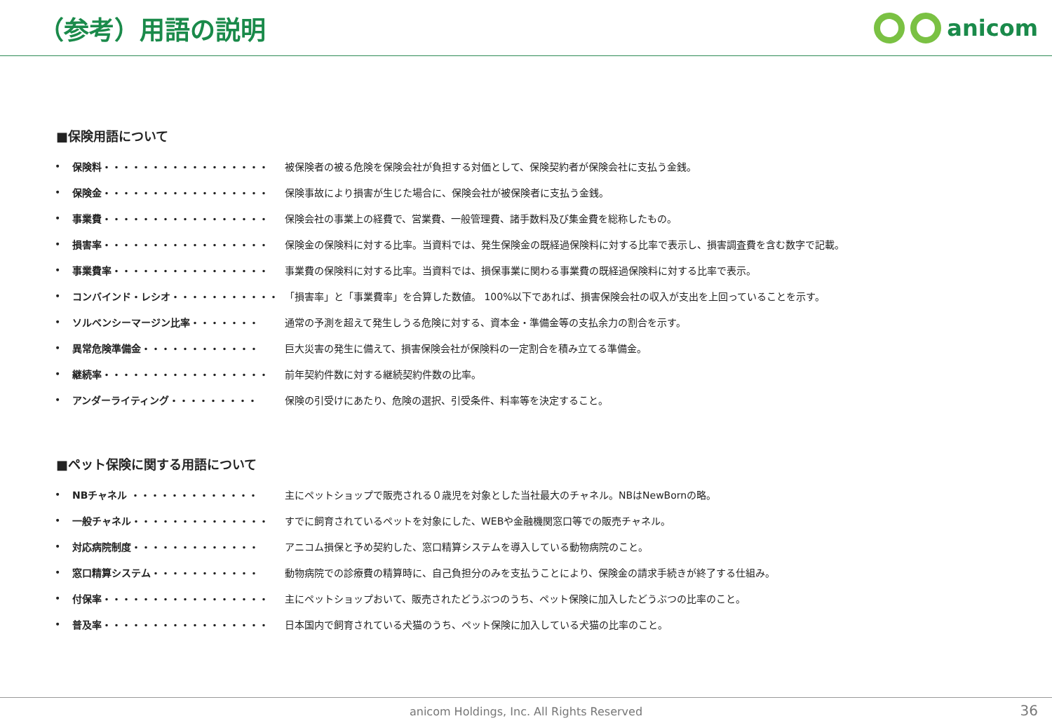（参考）用語の説明 anicom
■保険用語について
• 保険料・・・・・・・・・・・・・・・・・ 被保険者の被る危険を保険会社が負担する対価として、保険契約者が保険会社に支払う金銭。
• 保険金・・・・・・・・・・・・・・・・・ 保険事故により損害が生じた場合に、保険会社が被保険者に支払う金銭。
• 事業費・・・・・・・・・・・・・・・・・ 保険会社の事業上の経費で、営業費、一般管理費、諸手数料及び集金費を総称したもの。
• 損害率・・・・・・・・・・・・・・・・・ 保険金の保険料に対する比率。当資料では、発生保険金の既経過保険料に対する比率で表示し、損害調査費を含む数字で記載。
• 事業費率・・・・・・・・・・・・・・・・ 事業費の保険料に対する比率。当資料では、損保事業に関わる事業費の既経過保険料に対する比率で表示。
• コンバインド・レシオ・・・・・・・・・・・ 「損害率」と「事業費率」を合算した数値。 100%以下であれば、損害保険会社の収入が支出を上回っていることを示す。
• ソルベンシーマージン比率・・・・・・・ 通常の予測を超えて発生しうる危険に対する、資本金・準備金等の支払余力の割合を示す。
• 異常危険準備金・・・・・・・・・・・・ 巨大災害の発生に備えて、損害保険会社が保険料の一定割合を積み立てる準備金。
• 継続率・・・・・・・・・・・・・・・・・ 前年契約件数に対する継続契約件数の比率。
• アンダーライティング・・・・・・・・・ 保険の引受けにあたり、危険の選択、引受条件、料率等を決定すること。
■ペット保険に関する用語について
• NBチャネル ・・・・・・・・・・・・・ 主にペットショップで販売される０歳児を対象とした当社最大のチャネル。NBはNewBornの略。
• 一般チャネル・・・・・・・・・・・・・・ すでに飼育されているペットを対象にした、WEBや金融機関窓口等での販売チャネル。
• 対応病院制度・・・・・・・・・・・・・ アニコム損保と予め契約した、窓口精算システムを導入している動物病院のこと。
• 窓口精算システム・・・・・・・・・・・ 動物病院での診療費の精算時に、自己負担分のみを支払うことにより、保険金の請求手続きが終了する仕組み。
• 付保率・・・・・・・・・・・・・・・・・ 主にペットショップおいて、販売されたどうぶつのうち、ペット保険に加入したどうぶつの比率のこと。
• 普及率・・・・・・・・・・・・・・・・・ 日本国内で飼育されている犬猫のうち、ペット保険に加入している犬猫の比率のこと。
anicom Holdings, Inc. All Rights Reserved 36